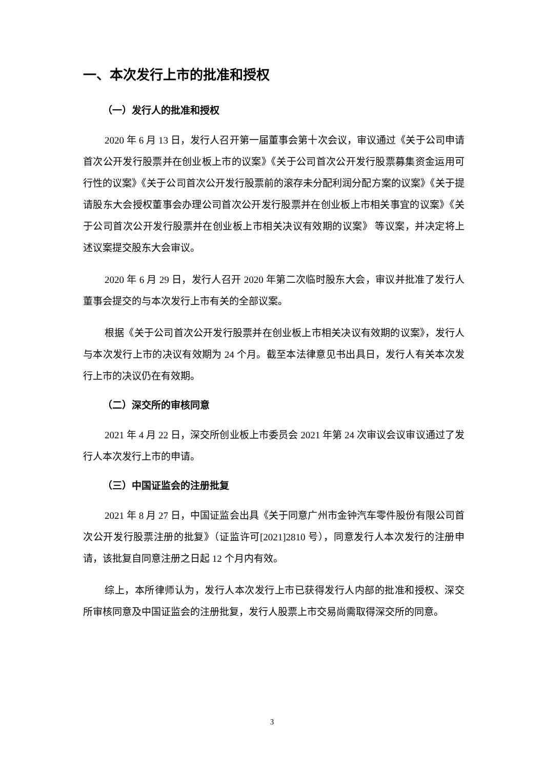一、本次发行上市的批准和授权
（一）发行人的批准和授权
2020 年 6 月 13 日，发行人召开第一届董事会第十次会议，审议通过《关于公司申请首次公开发行股票并在创业板上市的议案》《关于公司首次公开发行股票募集资金运用可行性的议案》《关于公司首次公开发行股票前的滚存未分配利润分配方案的议案》《关于提请股东大会授权董事会办理公司首次公开发行股票并在创业板上市相关事宜的议案》《关于公司首次公开发行股票并在创业板上市相关决议有效期的议案》 等议案，并决定将上述议案提交股东大会审议。
2020 年 6 月 29 日，发行人召开 2020 年第二次临时股东大会，审议并批准了发行人董事会提交的与本次发行上市有关的全部议案。
根据《关于公司首次公开发行股票并在创业板上市相关决议有效期的议案》，发行人与本次发行上市的决议有效期为 24 个月。截至本法律意见书出具日，发行人有关本次发行上市的决议仍在有效期。
（二）深交所的审核同意
2021 年 4 月 22 日，深交所创业板上市委员会 2021 年第 24 次审议会议审议通过了发行人本次发行上市的申请。
（三）中国证监会的注册批复
2021 年 8 月 27 日，中国证监会出具《关于同意广州市金钟汽车零件股份有限公司首次公开发行股票注册的批复》（证监许可[2021]2810 号），同意发行人本次发行的注册申请，该批复自同意注册之日起 12 个月内有效。
综上，本所律师认为，发行人本次发行上市已获得发行人内部的批准和授权、深交所审核同意及中国证监会的注册批复，发行人股票上市交易尚需取得深交所的同意。
3